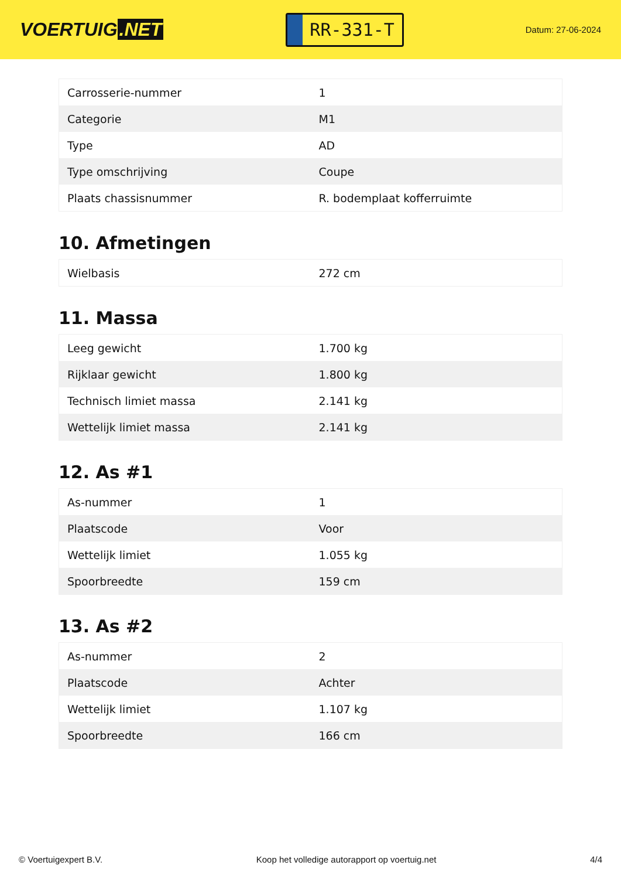VOERTUIG.NET
RR-331-T
Datum: 27-06-2024
| Carrosserie-nummer | 1 |
| Categorie | M1 |
| Type | AD |
| Type omschrijving | Coupe |
| Plaats chassisnummer | R. bodemplaat kofferruimte |
10. Afmetingen
| Wielbasis | 272 cm |
11. Massa
| Leeg gewicht | 1.700 kg |
| Rijklaar gewicht | 1.800 kg |
| Technisch limiet massa | 2.141 kg |
| Wettelijk limiet massa | 2.141 kg |
12. As #1
| As-nummer | 1 |
| Plaatscode | Voor |
| Wettelijk limiet | 1.055 kg |
| Spoorbreedte | 159 cm |
13. As #2
| As-nummer | 2 |
| Plaatscode | Achter |
| Wettelijk limiet | 1.107 kg |
| Spoorbreedte | 166 cm |
© Voertuigexpert B.V. Koop het volledige autorapport op voertuig.net 4/4